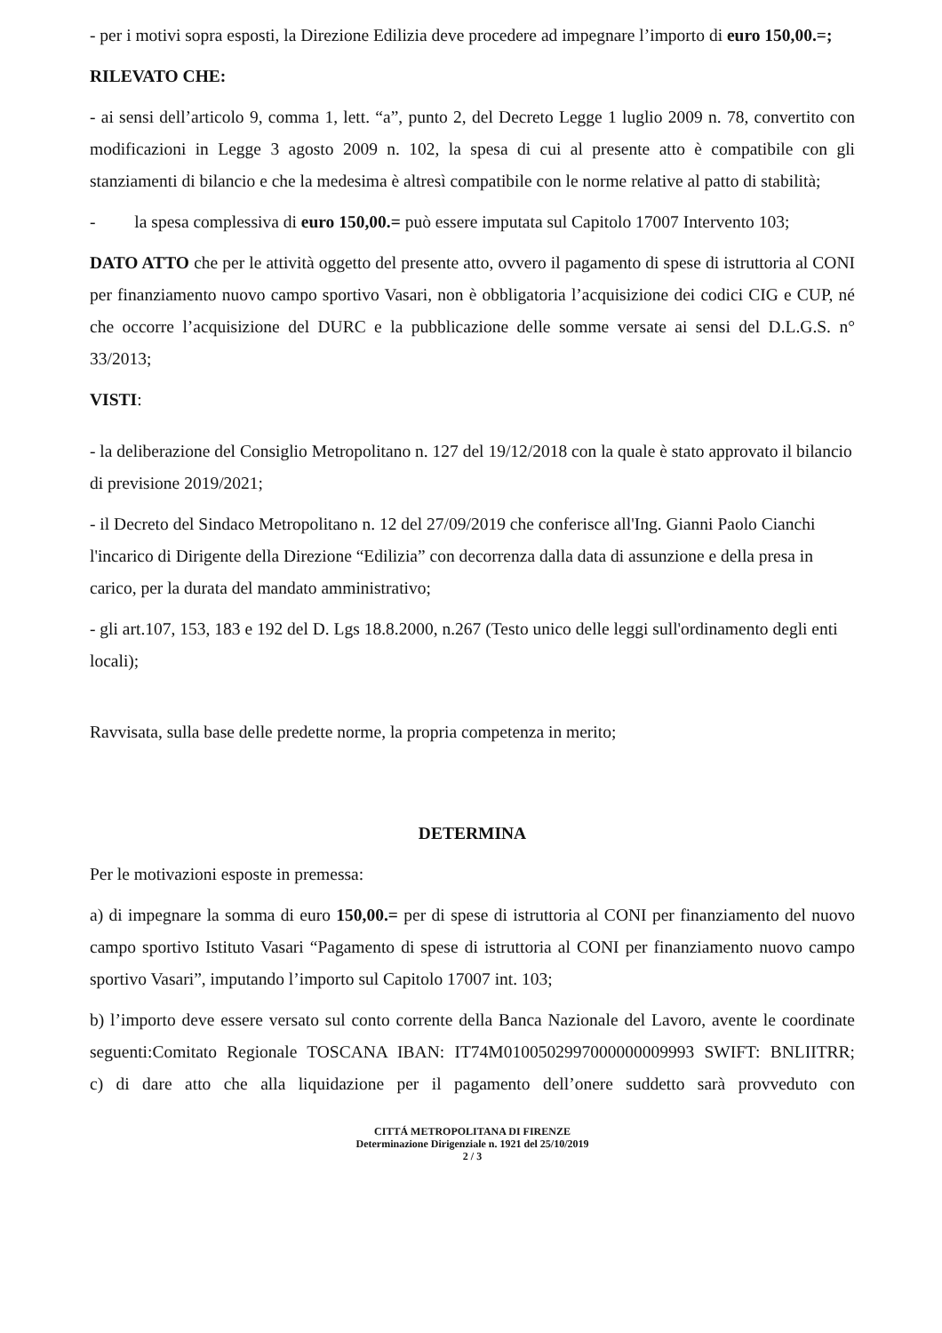- per i motivi sopra esposti, la Direzione Edilizia deve procedere ad impegnare l’importo di euro 150,00.=;
RILEVATO CHE:
- ai sensi dell’articolo 9, comma 1, lett. “a”, punto 2, del Decreto Legge 1 luglio 2009 n. 78, convertito con modificazioni in Legge 3 agosto 2009 n. 102, la spesa di cui al presente atto è compatibile con gli stanziamenti di bilancio e che la medesima è altresì compatibile con le norme relative al patto di stabilità;
- la spesa complessiva di euro 150,00.= può essere imputata sul Capitolo 17007 Intervento 103;
DATO ATTO che per le attività oggetto del presente atto, ovvero il pagamento di spese di istruttoria al CONI per finanziamento nuovo campo sportivo Vasari, non è obbligatoria l’acquisizione dei codici CIG e CUP, né che occorre l’acquisizione del DURC e la pubblicazione delle somme versate ai sensi del D.L.G.S. n° 33/2013;
VISTI:
- la deliberazione del Consiglio Metropolitano n. 127 del 19/12/2018 con la quale è stato approvato il bilancio di previsione 2019/2021;
- il Decreto del Sindaco Metropolitano n. 12 del 27/09/2019 che conferisce all'Ing. Gianni Paolo Cianchi l'incarico di Dirigente della Direzione “Edilizia” con decorrenza dalla data di assunzione e della presa in carico, per la durata del mandato amministrativo;
- gli art.107, 153, 183 e 192 del D. Lgs 18.8.2000, n.267 (Testo unico delle leggi sull'ordinamento degli enti locali);
Ravvisata, sulla base delle predette norme, la propria competenza in merito;
DETERMINA
Per le motivazioni esposte in premessa:
a) di impegnare la somma di euro 150,00.= per di spese di istruttoria al CONI per finanziamento del nuovo campo sportivo Istituto Vasari “Pagamento di spese di istruttoria al CONI per finanziamento nuovo campo sportivo Vasari”, imputando l’importo sul Capitolo 17007 int. 103;
b) l’importo deve essere versato sul conto corrente della Banca Nazionale del Lavoro, avente le coordinate seguenti:Comitato Regionale TOSCANA IBAN: IT74M0100502997000000009993 SWIFT: BNLIITRR;
c) di dare atto che alla liquidazione per il pagamento dell’onere suddetto sarà provveduto con
CITTÁ METROPOLITANA DI FIRENZE
Determinazione Dirigenziale n. 1921 del 25/10/2019
2 / 3